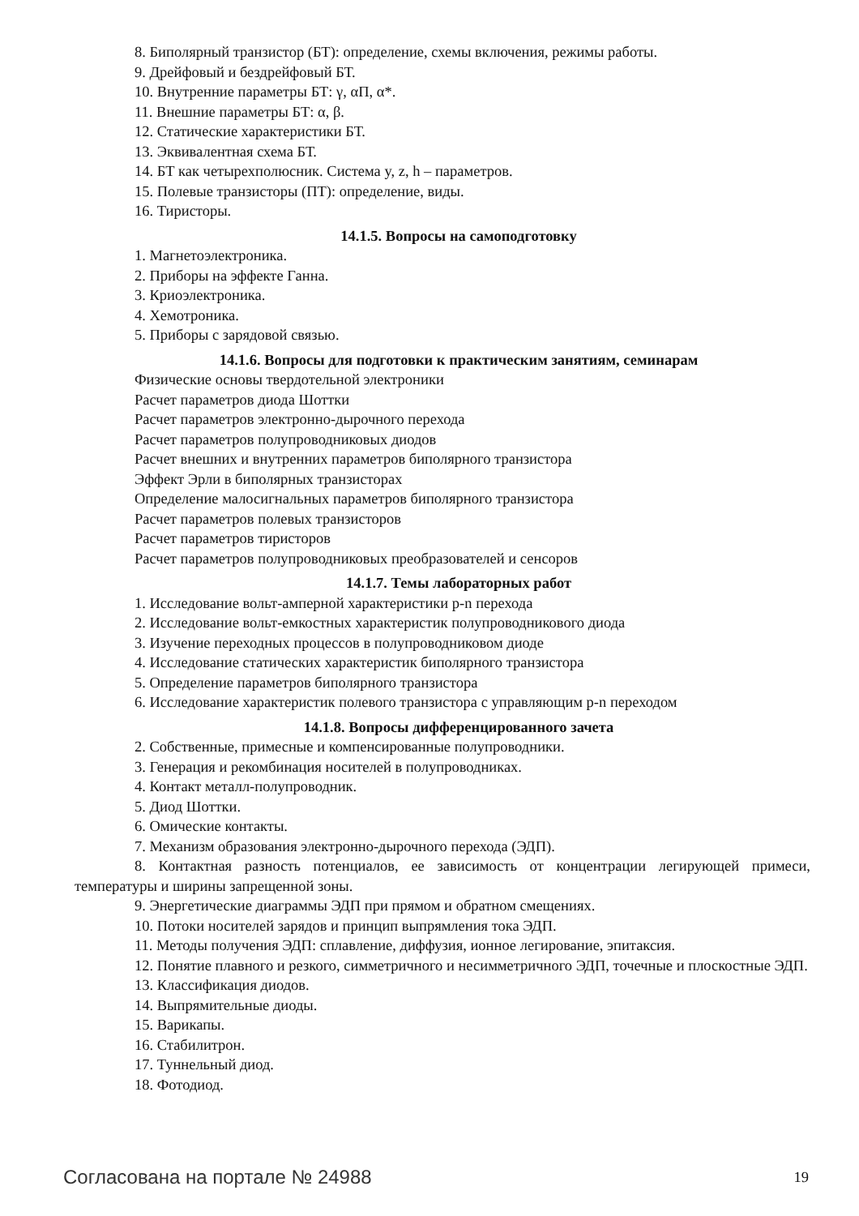8. Биполярный транзистор (БТ): определение, схемы включения, режимы работы.
9. Дрейфовый и бездрейфовый БТ.
10. Внутренние параметры БТ: γ, αП, α*.
11. Внешние параметры БТ: α, β.
12. Статические характеристики БТ.
13. Эквивалентная схема БТ.
14. БТ как четырехполюсник. Система y, z, h – параметров.
15. Полевые транзисторы (ПТ): определение, виды.
16. Тиристоры.
14.1.5. Вопросы на самоподготовку
1. Магнетоэлектроника.
2. Приборы на эффекте Ганна.
3. Криоэлектроника.
4. Хемотроника.
5. Приборы с зарядовой связью.
14.1.6. Вопросы для подготовки к практическим занятиям, семинарам
Физические основы твердотельной электроники
Расчет параметров диода Шоттки
Расчет параметров электронно-дырочного перехода
Расчет параметров полупроводниковых диодов
Расчет внешних и внутренних параметров биполярного транзистора
Эффект Эрли в биполярных транзисторах
Определение малосигнальных параметров биполярного транзистора
Расчет параметров полевых транзисторов
Расчет параметров тиристоров
Расчет параметров полупроводниковых преобразователей и сенсоров
14.1.7. Темы лабораторных работ
1. Исследование вольт-амперной характеристики p-n перехода
2. Исследование вольт-емкостных характеристик полупроводникового диода
3. Изучение переходных процессов в полупроводниковом диоде
4. Исследование статических характеристик биполярного транзистора
5. Определение параметров биполярного транзистора
6. Исследование характеристик полевого транзистора с управляющим p-n переходом
14.1.8. Вопросы дифференцированного зачета
2. Собственные, примесные и компенсированные полупроводники.
3. Генерация и рекомбинация носителей в полупроводниках.
4. Контакт металл-полупроводник.
5. Диод Шоттки.
6. Омические контакты.
7. Механизм образования электронно-дырочного перехода (ЭДП).
8. Контактная разность потенциалов, ее зависимость от концентрации легирующей примеси, температуры и ширины запрещенной зоны.
9. Энергетические диаграммы ЭДП при прямом и обратном смещениях.
10. Потоки носителей зарядов и принцип выпрямления тока ЭДП.
11. Методы получения ЭДП: сплавление, диффузия, ионное легирование, эпитаксия.
12. Понятие плавного и резкого, симметричного и несимметричного ЭДП, точечные и плоскостные ЭДП.
13. Классификация диодов.
14. Выпрямительные диоды.
15. Варикапы.
16. Стабилитрон.
17. Туннельный диод.
18. Фотодиод.
Согласована на портале № 24988 19